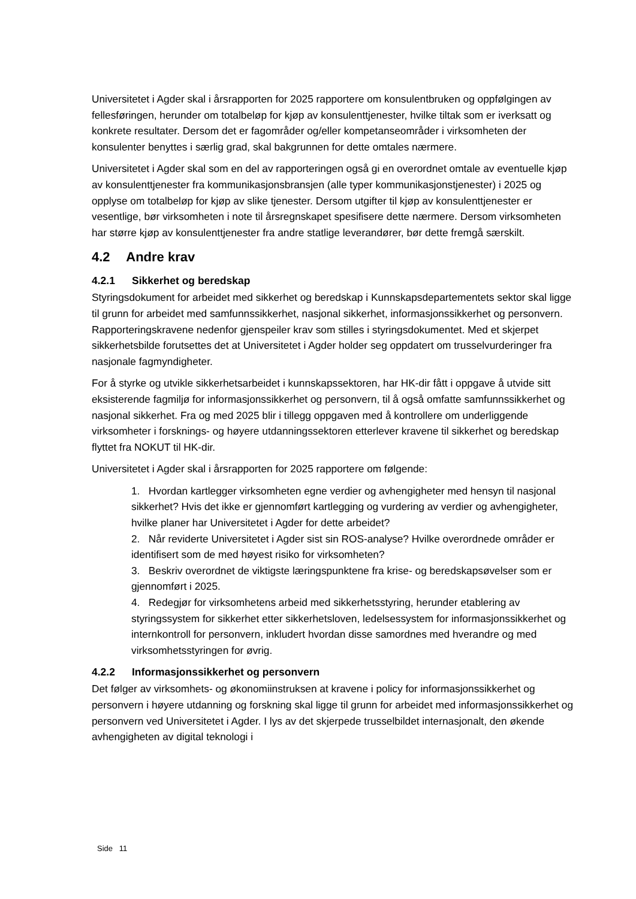Universitetet i Agder skal i årsrapporten for 2025 rapportere om konsulentbruken og oppfølgingen av fellesføringen, herunder om totalbeløp for kjøp av konsulenttjenester, hvilke tiltak som er iverksatt og konkrete resultater. Dersom det er fagområder og/eller kompetanseområder i virksomheten der konsulenter benyttes i særlig grad, skal bakgrunnen for dette omtales nærmere.
Universitetet i Agder skal som en del av rapporteringen også gi en overordnet omtale av eventuelle kjøp av konsulenttjenester fra kommunikasjonsbransjen (alle typer kommunikasjonstjenester) i 2025 og opplyse om totalbeløp for kjøp av slike tjenester. Dersom utgifter til kjøp av konsulenttjenester er vesentlige, bør virksomheten i note til årsregnskapet spesifisere dette nærmere. Dersom virksomheten har større kjøp av konsulenttjenester fra andre statlige leverandører, bør dette fremgå særskilt.
4.2 Andre krav
4.2.1 Sikkerhet og beredskap
Styringsdokument for arbeidet med sikkerhet og beredskap i Kunnskapsdepartementets sektor skal ligge til grunn for arbeidet med samfunnssikkerhet, nasjonal sikkerhet, informasjonssikkerhet og personvern. Rapporteringskravene nedenfor gjenspeiler krav som stilles i styringsdokumentet. Med et skjerpet sikkerhetsbilde forutsettes det at Universitetet i Agder holder seg oppdatert om trusselvurderinger fra nasjonale fagmyndigheter.
For å styrke og utvikle sikkerhetsarbeidet i kunnskapssektoren, har HK-dir fått i oppgave å utvide sitt eksisterende fagmiljø for informasjonssikkerhet og personvern, til å også omfatte samfunnssikkerhet og nasjonal sikkerhet. Fra og med 2025 blir i tillegg oppgaven med å kontrollere om underliggende virksomheter i forsknings- og høyere utdanningssektoren etterlever kravene til sikkerhet og beredskap flyttet fra NOKUT til HK-dir.
Universitetet i Agder skal i årsrapporten for 2025 rapportere om følgende:
1. Hvordan kartlegger virksomheten egne verdier og avhengigheter med hensyn til nasjonal sikkerhet? Hvis det ikke er gjennomført kartlegging og vurdering av verdier og avhengigheter, hvilke planer har Universitetet i Agder for dette arbeidet?
2. Når reviderte Universitetet i Agder sist sin ROS-analyse? Hvilke overordnede områder er identifisert som de med høyest risiko for virksomheten?
3. Beskriv overordnet de viktigste læringspunktene fra krise- og beredskapsøvelser som er gjennomført i 2025.
4. Redegjør for virksomhetens arbeid med sikkerhetsstyring, herunder etablering av styringssystem for sikkerhet etter sikkerhetsloven, ledelsessystem for informasjonssikkerhet og internkontroll for personvern, inkludert hvordan disse samordnes med hverandre og med virksomhetsstyringen for øvrig.
4.2.2 Informasjonssikkerhet og personvern
Det følger av virksomhets- og økonomiinstruksen at kravene i policy for informasjonssikkerhet og personvern i høyere utdanning og forskning skal ligge til grunn for arbeidet med informasjonssikkerhet og personvern ved Universitetet i Agder. I lys av det skjerpede trusselbildet internasjonalt, den økende avhengigheten av digital teknologi i
Side 11